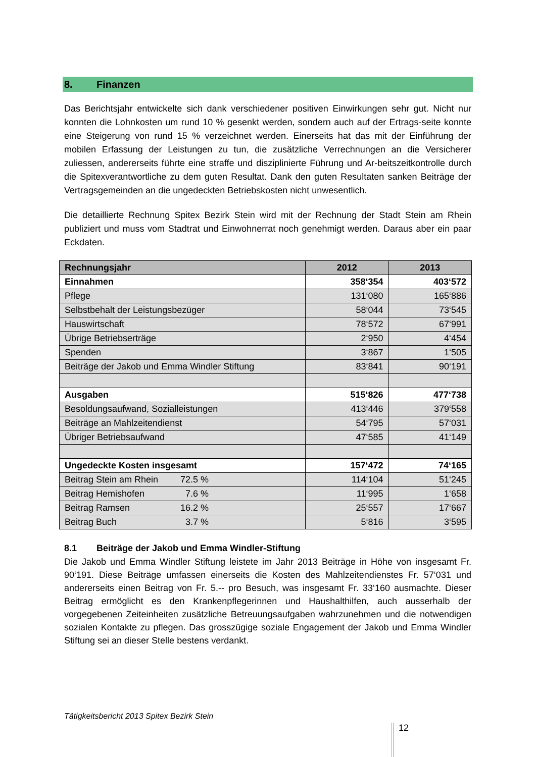8. Finanzen
Das Berichtsjahr entwickelte sich dank verschiedener positiven Einwirkungen sehr gut. Nicht nur konnten die Lohnkosten um rund 10 % gesenkt werden, sondern auch auf der Ertrags-seite konnte eine Steigerung von rund 15 % verzeichnet werden. Einerseits hat das mit der Einführung der mobilen Erfassung der Leistungen zu tun, die zusätzliche Verrechnungen an die Versicherer zuliessen, andererseits führte eine straffe und disziplinierte Führung und Ar-beitszeitkontrolle durch die Spitexverantwortliche zu dem guten Resultat. Dank den guten Resultaten sanken Beiträge der Vertragsgemeinden an die ungedeckten Betriebskosten nicht unwesentlich.
Die detaillierte Rechnung Spitex Bezirk Stein wird mit der Rechnung der Stadt Stein am Rhein publiziert und muss vom Stadtrat und Einwohnerrat noch genehmigt werden. Daraus aber ein paar Eckdaten.
| Rechnungsjahr | 2012 | 2013 |
| --- | --- | --- |
| Einnahmen | 358‘354 | 403‘572 |
| Pflege | 131‘080 | 165‘886 |
| Selbstbehalt der Leistungsbezüger | 58‘044 | 73‘545 |
| Hauswirtschaft | 78‘572 | 67‘991 |
| Übrige Betriebserträge | 2‘950 | 4‘454 |
| Spenden | 3‘867 | 1‘505 |
| Beiträge der Jakob und Emma Windler Stiftung | 83‘841 | 90‘191 |
| Ausgaben | 515‘826 | 477‘738 |
| Besoldungsaufwand, Sozialleistungen | 413‘446 | 379‘558 |
| Beiträge an Mahlzeitendienst | 54‘795 | 57‘031 |
| Übriger Betriebsaufwand | 47‘585 | 41‘149 |
| Ungedeckte Kosten insgesamt | 157‘472 | 74‘165 |
| Beitrag Stein am Rhein 72.5 % | 114‘104 | 51‘245 |
| Beitrag Hemishofen 7.6 % | 11‘995 | 1‘658 |
| Beitrag Ramsen 16.2 % | 25‘557 | 17‘667 |
| Beitrag Buch 3.7 % | 5‘816 | 3‘595 |
8.1 Beiträge der Jakob und Emma Windler-Stiftung
Die Jakob und Emma Windler Stiftung leistete im Jahr 2013 Beiträge in Höhe von insgesamt Fr. 90‘191. Diese Beiträge umfassen einerseits die Kosten des Mahlzeitendienstes Fr. 57‘031 und andererseits einen Beitrag von Fr. 5.-- pro Besuch, was insgesamt Fr. 33‘160 ausmachte. Dieser Beitrag ermöglicht es den Krankenpflegerinnen und Haushalthilfen, auch ausserhalb der vorgegebenen Zeiteinheiten zusätzliche Betreuungsaufgaben wahrzunehmen und die notwendigen sozialen Kontakte zu pflegen. Das grosszügige soziale Engagement der Jakob und Emma Windler Stiftung sei an dieser Stelle bestens verdankt.
Tätigkeitsbericht 2013 Spitex Bezirk Stein
12